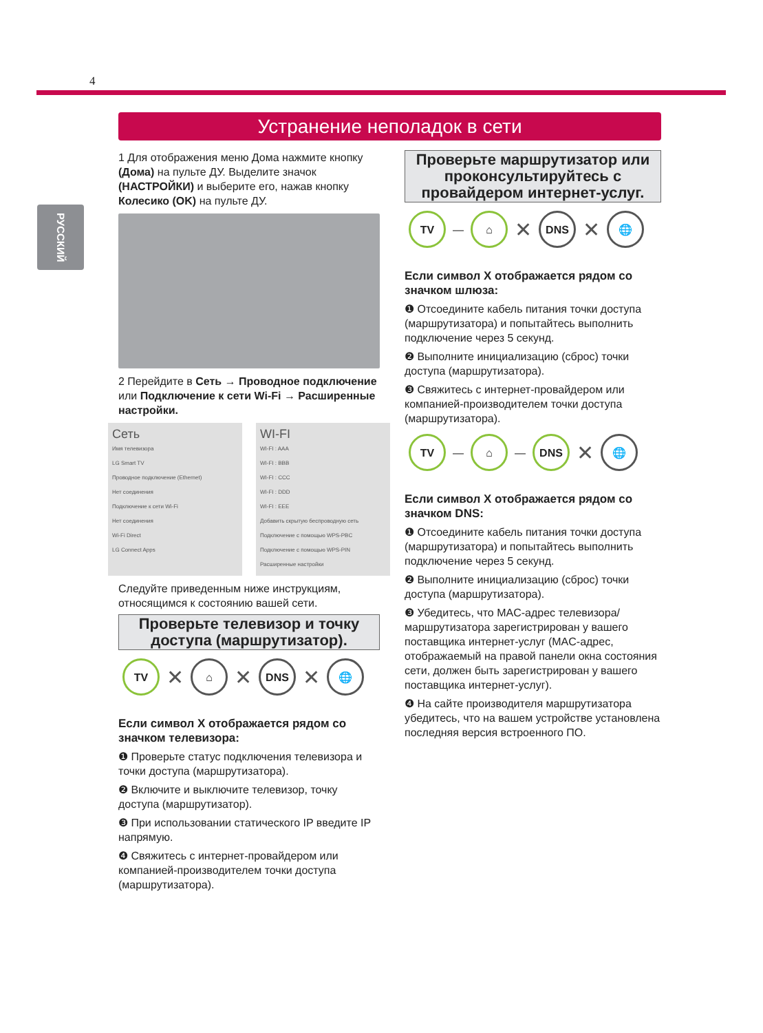4
РУССКИЙ
Устранение неполадок в сети
1 Для отображения меню Дома нажмите кнопку (Дома) на пульте ДУ. Выделите значок (НАСТРОЙКИ) и выберите его, нажав кнопку Колесико (OK) на пульте ДУ.
2 Перейдите в Сеть → Проводное подключение или Подключение к сети Wi-Fi → Расширенные настройки.
Сеть
Имя телевизора
LG Smart TV
Проводное подключение (Ethernet)
Нет соединения
Подключение к сети Wi-Fi
Нет соединения
Wi-Fi Direct
LG Connect Apps
WI-FI
WI-FI : AAA
WI-FI : BBB
WI-FI : CCC
WI-FI : DDD
WI-FI : EEE
Добавить скрытую беспроводную сеть
Подключение с помощью WPS-PBC
Подключение с помощью WPS-PIN
Расширенные настройки
Следуйте приведенным ниже инструкциям, относящимся к состоянию вашей сети.
Проверьте телевизор и точку доступа (маршрутизатор).
TV
✕
⌂
✕
DNS
✕
🌐
Если символ X отображается рядом со значком телевизора:
❶ Проверьте статус подключения телевизора и точки доступа (маршрутизатора).
❷ Включите и выключите телевизор, точку доступа (маршрутизатор).
❸ При использовании статического IP введите IP напрямую.
❹ Свяжитесь с интернет-провайдером или компанией-производителем точки доступа (маршрутизатора).
Проверьте маршрутизатор или проконсультируйтесь с провайдером интернет-услуг.
TV
—
⌂
✕
DNS
✕
🌐
Если символ X отображается рядом со значком шлюза:
❶ Отсоедините кабель питания точки доступа (маршрутизатора) и попытайтесь выполнить подключение через 5 секунд.
❷ Выполните инициализацию (сброс) точки доступа (маршрутизатора).
❸ Свяжитесь с интернет-провайдером или компанией-производителем точки доступа (маршрутизатора).
TV
—
⌂
—
DNS
✕
🌐
Если символ X отображается рядом со значком DNS:
❶ Отсоедините кабель питания точки доступа (маршрутизатора) и попытайтесь выполнить подключение через 5 секунд.
❷ Выполните инициализацию (сброс) точки доступа (маршрутизатора).
❸ Убедитесь, что MAC-адрес телевизора/маршрутизатора зарегистрирован у вашего поставщика интернет-услуг (MAC-адрес, отображаемый на правой панели окна состояния сети, должен быть зарегистрирован у вашего поставщика интернет-услуг).
❹ На сайте производителя маршрутизатора убедитесь, что на вашем устройстве установлена последняя версия встроенного ПО.